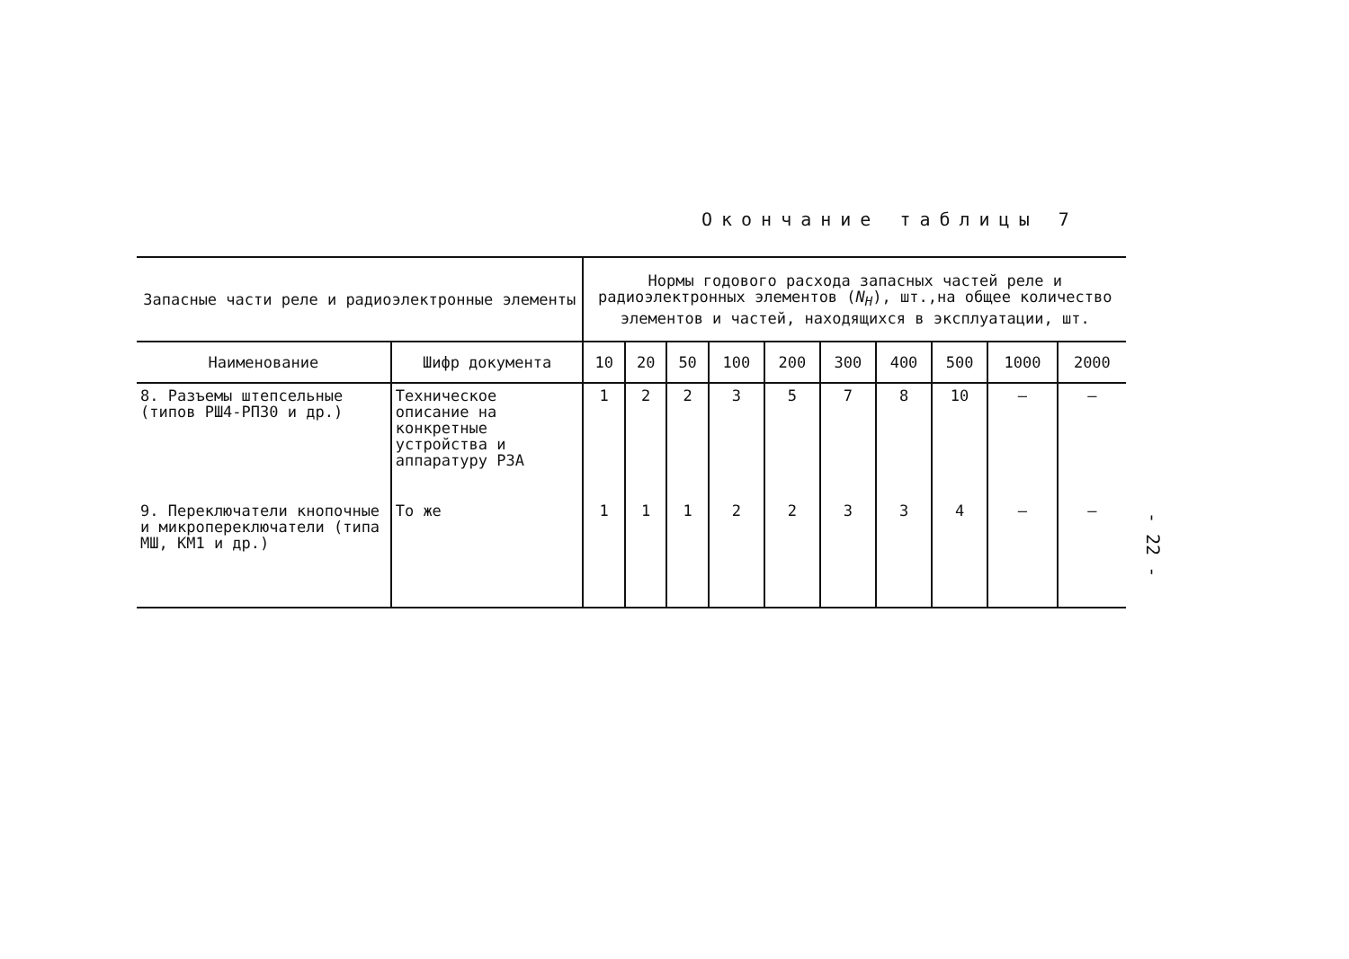Окончание таблицы 7
| Запасные части реле и радиоэлектронные элементы | | Нормы годового расхода запасных частей реле и радиоэлектронных элементов ( N<sub>H</sub> ), шт.,на общее количество элементов и частей, находящихся в эксплуатации, шт. | | | | | | | | | |
| --- | --- | --- | --- | --- | --- | --- | --- | --- | --- | --- | --- |
| Наименование | Шифр документа | 10 | 20 | 50 | 100 | 200 | 300 | 400 | 500 | 1000 | 2000 |
| 8. Разъемы штепсельные (типов РШ4-РП30 и др.) | Техническое описание на конкретные устройства и аппаратуру РЗА | 1 | 2 | 2 | 3 | 5 | 7 | 8 | 10 | – | – |
| 9. Переключатели кнопочные и микропереключатели (типа МШ, КМ1 и др.) | То же | 1 | 1 | 1 | 2 | 2 | 3 | 3 | 4 | – | – |
- 22 -